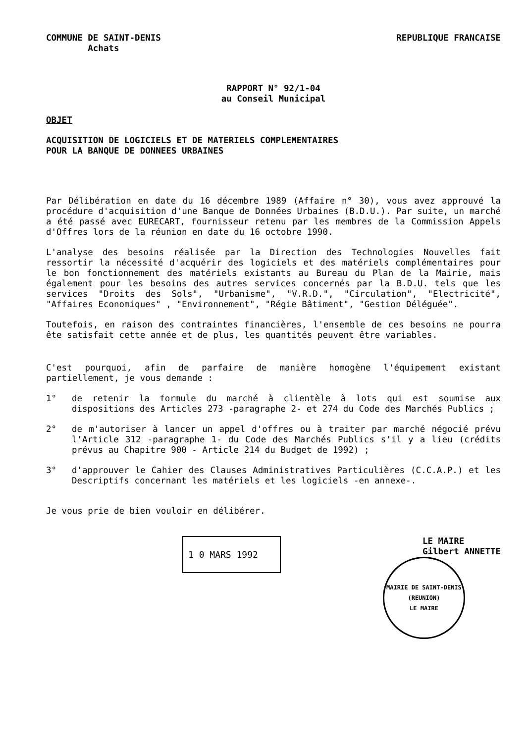COMMUNE DE SAINT-DENIS
Achats
REPUBLIQUE FRANCAISE
RAPPORT N° 92/1-04
au Conseil Municipal
OBJET
ACQUISITION DE LOGICIELS ET DE MATERIELS COMPLEMENTAIRES
POUR LA BANQUE DE DONNEES URBAINES
Par Délibération en date du 16 décembre 1989 (Affaire n° 30), vous avez approuvé la procédure d'acquisition d'une Banque de Données Urbaines (B.D.U.). Par suite, un marché a été passé avec EURECART, fournisseur retenu par les membres de la Commission Appels d'Offres lors de la réunion en date du 16 octobre 1990.
L'analyse des besoins réalisée par la Direction des Technologies Nouvelles fait ressortir la nécessité d'acquérir des logiciels et des matériels complémentaires pour le bon fonctionnement des matériels existants au Bureau du Plan de la Mairie, mais également pour les besoins des autres services concernés par la B.D.U. tels que les services "Droits des Sols", "Urbanisme", "V.R.D.", "Circulation", "Electricité", "Affaires Economiques" , "Environnement", "Régie Bâtiment", "Gestion Déléguée".
Toutefois, en raison des contraintes financières, l'ensemble de ces besoins ne pourra ête satisfait cette année et de plus, les quantités peuvent être variables.
C'est pourquoi, afin de parfaire de manière homogène l'équipement existant partiellement, je vous demande :
1° de retenir la formule du marché à clientèle à lots qui est soumise aux dispositions des Articles 273 -paragraphe 2- et 274 du Code des Marchés Publics ;
2° de m'autoriser à lancer un appel d'offres ou à traiter par marché négocié prévu l'Article 312 -paragraphe 1- du Code des Marchés Publics s'il y a lieu (crédits prévus au Chapitre 900 - Article 214 du Budget de 1992) ;
3° d'approuver le Cahier des Clauses Administratives Particulières (C.C.A.P.) et les Descriptifs concernant les matériels et les logiciels -en annexe-.
Je vous prie de bien vouloir en délibérer.
1 0 MARS 1992
LE MAIRE
Gilbert ANNETTE
MAIRIE DE SAINT-DENIS (REUNION)
LE MAIRE